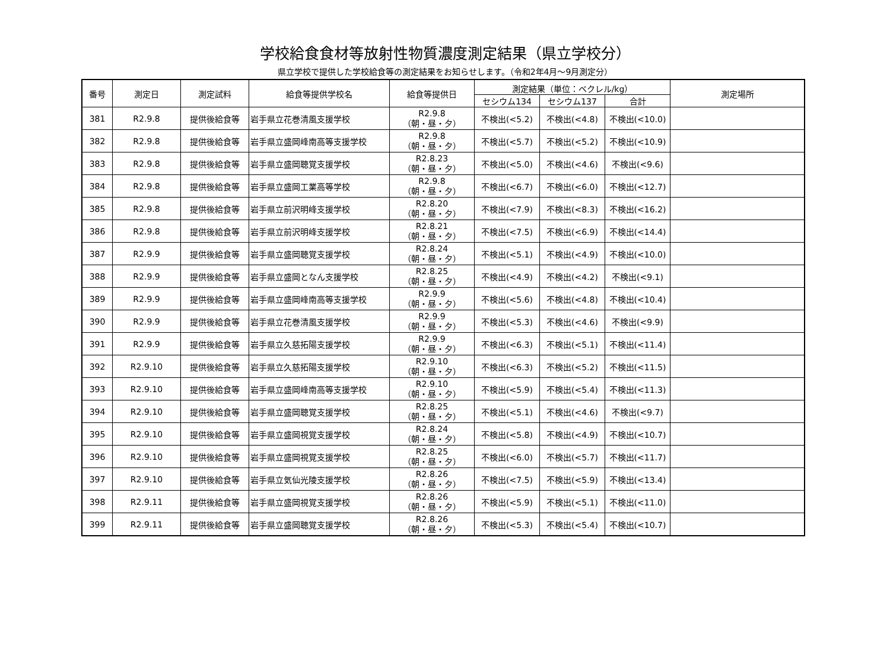学校給食食材等放射性物質濃度測定結果（県立学校分）
県立学校で提供した学校給食等の測定結果をお知らせします。（令和2年4月～9月測定分）
| 番号 | 測定日 | 測定試料 | 給食等提供学校名 | 給食等提供日 | 測定結果（単位：ベクレル/kg） | | | 測定場所 |
| --- | --- | --- | --- | --- | --- | --- | --- | --- |
| | | | | | セシウム134 | セシウム137 | 合計 | |
| 381 | R2.9.8 | 提供後給食等 | 岩手県立花巻清風支援学校 | R2.9.8 （朝・昼・夕） | 不検出(<5.2) | 不検出(<4.8) | 不検出(<10.0) | |
| 382 | R2.9.8 | 提供後給食等 | 岩手県立盛岡峰南高等支援学校 | R2.9.8 （朝・昼・夕） | 不検出(<5.7) | 不検出(<5.2) | 不検出(<10.9) | |
| 383 | R2.9.8 | 提供後給食等 | 岩手県立盛岡聴覚支援学校 | R2.8.23 （朝・昼・夕） | 不検出(<5.0) | 不検出(<4.6) | 不検出(<9.6) | |
| 384 | R2.9.8 | 提供後給食等 | 岩手県立盛岡工業高等学校 | R2.9.8 （朝・昼・夕） | 不検出(<6.7) | 不検出(<6.0) | 不検出(<12.7) | |
| 385 | R2.9.8 | 提供後給食等 | 岩手県立前沢明峰支援学校 | R2.8.20 （朝・昼・夕） | 不検出(<7.9) | 不検出(<8.3) | 不検出(<16.2) | |
| 386 | R2.9.8 | 提供後給食等 | 岩手県立前沢明峰支援学校 | R2.8.21 （朝・昼・夕） | 不検出(<7.5) | 不検出(<6.9) | 不検出(<14.4) | |
| 387 | R2.9.9 | 提供後給食等 | 岩手県立盛岡聴覚支援学校 | R2.8.24 （朝・昼・夕） | 不検出(<5.1) | 不検出(<4.9) | 不検出(<10.0) | |
| 388 | R2.9.9 | 提供後給食等 | 岩手県立盛岡となん支援学校 | R2.8.25 （朝・昼・夕） | 不検出(<4.9) | 不検出(<4.2) | 不検出(<9.1) | |
| 389 | R2.9.9 | 提供後給食等 | 岩手県立盛岡峰南高等支援学校 | R2.9.9 （朝・昼・夕） | 不検出(<5.6) | 不検出(<4.8) | 不検出(<10.4) | |
| 390 | R2.9.9 | 提供後給食等 | 岩手県立花巻清風支援学校 | R2.9.9 （朝・昼・夕） | 不検出(<5.3) | 不検出(<4.6) | 不検出(<9.9) | |
| 391 | R2.9.9 | 提供後給食等 | 岩手県立久慈拓陽支援学校 | R2.9.9 （朝・昼・夕） | 不検出(<6.3) | 不検出(<5.1) | 不検出(<11.4) | |
| 392 | R2.9.10 | 提供後給食等 | 岩手県立久慈拓陽支援学校 | R2.9.10 （朝・昼・夕） | 不検出(<6.3) | 不検出(<5.2) | 不検出(<11.5) | |
| 393 | R2.9.10 | 提供後給食等 | 岩手県立盛岡峰南高等支援学校 | R2.9.10 （朝・昼・夕） | 不検出(<5.9) | 不検出(<5.4) | 不検出(<11.3) | |
| 394 | R2.9.10 | 提供後給食等 | 岩手県立盛岡聴覚支援学校 | R2.8.25 （朝・昼・夕） | 不検出(<5.1) | 不検出(<4.6) | 不検出(<9.7) | |
| 395 | R2.9.10 | 提供後給食等 | 岩手県立盛岡視覚支援学校 | R2.8.24 （朝・昼・夕） | 不検出(<5.8) | 不検出(<4.9) | 不検出(<10.7) | |
| 396 | R2.9.10 | 提供後給食等 | 岩手県立盛岡視覚支援学校 | R2.8.25 （朝・昼・夕） | 不検出(<6.0) | 不検出(<5.7) | 不検出(<11.7) | |
| 397 | R2.9.10 | 提供後給食等 | 岩手県立気仙光陵支援学校 | R2.8.26 （朝・昼・夕） | 不検出(<7.5) | 不検出(<5.9) | 不検出(<13.4) | |
| 398 | R2.9.11 | 提供後給食等 | 岩手県立盛岡視覚支援学校 | R2.8.26 （朝・昼・夕） | 不検出(<5.9) | 不検出(<5.1) | 不検出(<11.0) | |
| 399 | R2.9.11 | 提供後給食等 | 岩手県立盛岡聴覚支援学校 | R2.8.26 （朝・昼・夕） | 不検出(<5.3) | 不検出(<5.4) | 不検出(<10.7) | |